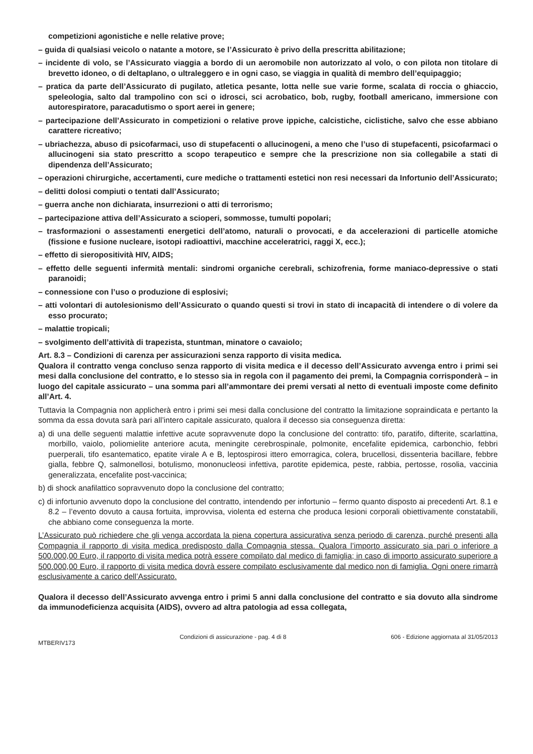competizioni agonistiche e nelle relative prove;
– guida di qualsiasi veicolo o natante a motore, se l’Assicurato è privo della prescritta abilitazione;
– incidente di volo, se l’Assicurato viaggia a bordo di un aeromobile non autorizzato al volo, o con pilota non titolare di brevetto idoneo, o di deltaplano, o ultraleggero e in ogni caso, se viaggia in qualità di membro dell’equipaggio;
– pratica da parte dell’Assicurato di pugilato, atletica pesante, lotta nelle sue varie forme, scalata di roccia o ghiaccio, speleologia, salto dal trampolino con sci o idrosci, sci acrobatico, bob, rugby, football americano, immersione con autorespiratore, paracadutismo o sport aerei in genere;
– partecipazione dell’Assicurato in competizioni o relative prove ippiche, calcistiche, ciclistiche, salvo che esse abbiano carattere ricreativo;
– ubriachezza, abuso di psicofarmaci, uso di stupefacenti o allucinogeni, a meno che l’uso di stupefacenti, psicofarmaci o allucinogeni sia stato prescritto a scopo terapeutico e sempre che la prescrizione non sia collegabile a stati di dipendenza dell’Assicurato;
– operazioni chirurgiche, accertamenti, cure mediche o trattamenti estetici non resi necessari da Infortunio dell’Assicurato;
– delitti dolosi compiuti o tentati dall’Assicurato;
– guerra anche non dichiarata, insurrezioni o atti di terrorismo;
– partecipazione attiva dell’Assicurato a scioperi, sommosse, tumulti popolari;
– trasformazioni o assestamenti energetici dell’atomo, naturali o provocati, e da accelerazioni di particelle atomiche (fissione e fusione nucleare, isotopi radioattivi, macchine acceleratrici, raggi X, ecc.);
– effetto di sieropositività HIV, AIDS;
– effetto delle seguenti infermità mentali: sindromi organiche cerebrali, schizofrenia, forme maniaco-depressive o stati paranoidi;
– connessione con l’uso o produzione di esplosivi;
– atti volontari di autolesionismo dell’Assicurato o quando questi si trovi in stato di incapacità di intendere o di volere da esso procurato;
– malattie tropicali;
– svolgimento dell’attività di trapezista, stuntman, minatore o cavaiolo;
Art. 8.3 – Condizioni di carenza per assicurazioni senza rapporto di visita medica.
Qualora il contratto venga concluso senza rapporto di visita medica e il decesso dell’Assicurato avvenga entro i primi sei mesi dalla conclusione del contratto, e lo stesso sia in regola con il pagamento dei premi, la Compagnia corrisponderà – in luogo del capitale assicurato – una somma pari all’ammontare dei premi versati al netto di eventuali imposte come definito all’Art. 4.
Tuttavia la Compagnia non applicherà entro i primi sei mesi dalla conclusione del contratto la limitazione sopraindicata e pertanto la somma da essa dovuta sarà pari all’intero capitale assicurato, qualora il decesso sia conseguenza diretta:
a) di una delle seguenti malattie infettive acute sopravvenute dopo la conclusione del contratto: tifo, paratifo, difterite, scarlattina, morbillo, vaiolo, poliomielite anteriore acuta, meningite cerebrospinale, polmonite, encefalite epidemica, carbonchio, febbri puerperali, tifo esantematico, epatite virale A e B, leptospirosi ittero emorragica, colera, brucellosi, dissenteria bacillare, febbre gialla, febbre Q, salmonellosi, botulismo, mononucleosi infettiva, parotite epidemica, peste, rabbia, pertosse, rosolia, vaccinia generalizzata, encefalite post-vaccinica;
b) di shock anafilattico sopravvenuto dopo la conclusione del contratto;
c) di infortunio avvenuto dopo la conclusione del contratto, intendendo per infortunio – fermo quanto disposto ai precedenti Art. 8.1 e 8.2 – l’evento dovuto a causa fortuita, improvvisa, violenta ed esterna che produca lesioni corporali obiettivamente constatabili, che abbiano come conseguenza la morte.
L’Assicurato può richiedere che gli venga accordata la piena copertura assicurativa senza periodo di carenza, purché presenti alla Compagnia il rapporto di visita medica predisposto dalla Compagnia stessa. Qualora l’importo assicurato sia pari o inferiore a 500.000,00 Euro, il rapporto di visita medica potrà essere compilato dal medico di famiglia; in caso di importo assicurato superiore a 500.000,00 Euro, il rapporto di visita medica dovrà essere compilato esclusivamente dal medico non di famiglia. Ogni onere rimarrà esclusivamente a carico dell’Assicurato.
Qualora il decesso dell’Assicurato avvenga entro i primi 5 anni dalla conclusione del contratto e sia dovuto alla sindrome da immunodeficienza acquisita (AIDS), ovvero ad altra patologia ad essa collegata,
MTBERIV173 Condizioni di assicurazione - pag. 4 di 8 606 - Edizione aggiornata al 31/05/2013